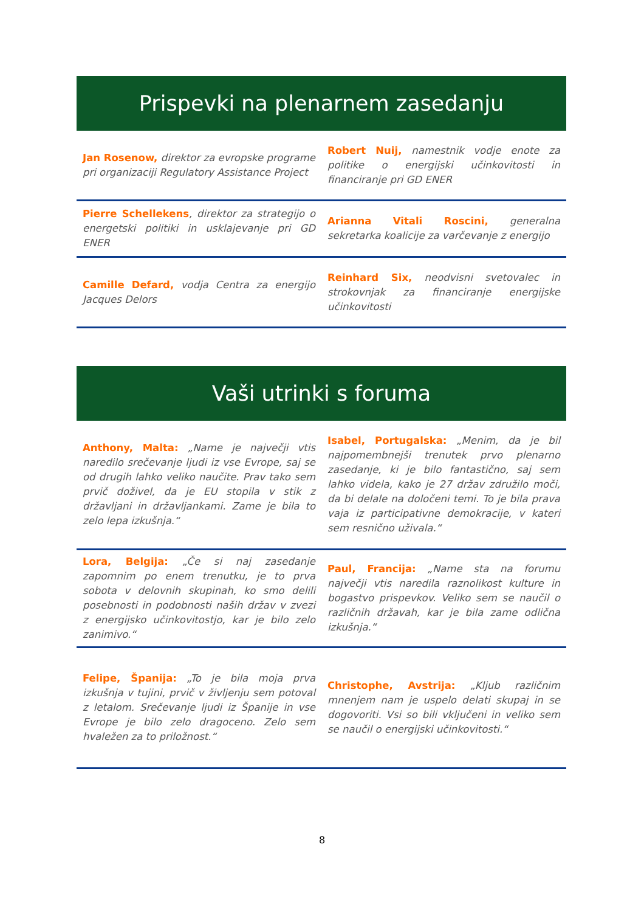Prispevki na plenarnem zasedanju
Jan Rosenow, direktor za evropske programe pri organizaciji Regulatory Assistance Project
Robert Nuij, namestnik vodje enote za politike o energijski učinkovitosti in financiranje pri GD ENER
Pierre Schellekens, direktor za strategijo o energetski politiki in usklajevanje pri GD ENER
Arianna Vitali Roscini, generalna sekretarka koalicije za varčevanje z energijo
Camille Defard, vodja Centra za energijo Jacques Delors
Reinhard Six, neodvisni svetovalec in strokovnjak za financiranje energijske učinkovitosti
Vaši utrinki s foruma
Anthony, Malta: „Name je največji vtis naredilo srečevanje ljudi iz vse Evrope, saj se od drugih lahko veliko naučite. Prav tako sem prvič doživel, da je EU stopila v stik z državljani in državljankami. Zame je bila to zelo lepa izkušnja.“
Isabel, Portugalska: „Menim, da je bil najpomembnejši trenutek prvo plenarno zasedanje, ki je bilo fantastično, saj sem lahko videla, kako je 27 držav združilo moči, da bi delale na določeni temi. To je bila prava vaja iz participativne demokracije, v kateri sem resnično uživala.“
Lora, Belgija: „Če si naj zasedanje zapomnim po enem trenutku, je to prva sobota v delovnih skupinah, ko smo delili posebnosti in podobnosti naših držav v zvezi z energijsko učinkovitostjo, kar je bilo zelo zanimivo.“
Paul, Francija: „Name sta na forumu največji vtis naredila raznolikost kulture in bogastvo prispevkov. Veliko sem se naučil o različnih državah, kar je bila zame odlična izkušnja.“
Felipe, Španija: „To je bila moja prva izkušnja v tujini, prvič v življenju sem potoval z letalom. Srečevanje ljudi iz Španije in vse Evrope je bilo zelo dragoceno. Zelo sem hvaležen za to priložnost.“
Christophe, Avstrija: „Kljub različnim mnenjem nam je uspelo delati skupaj in se dogovoriti. Vsi so bili vključeni in veliko sem se naučil o energijski učinkovitosti.“
8